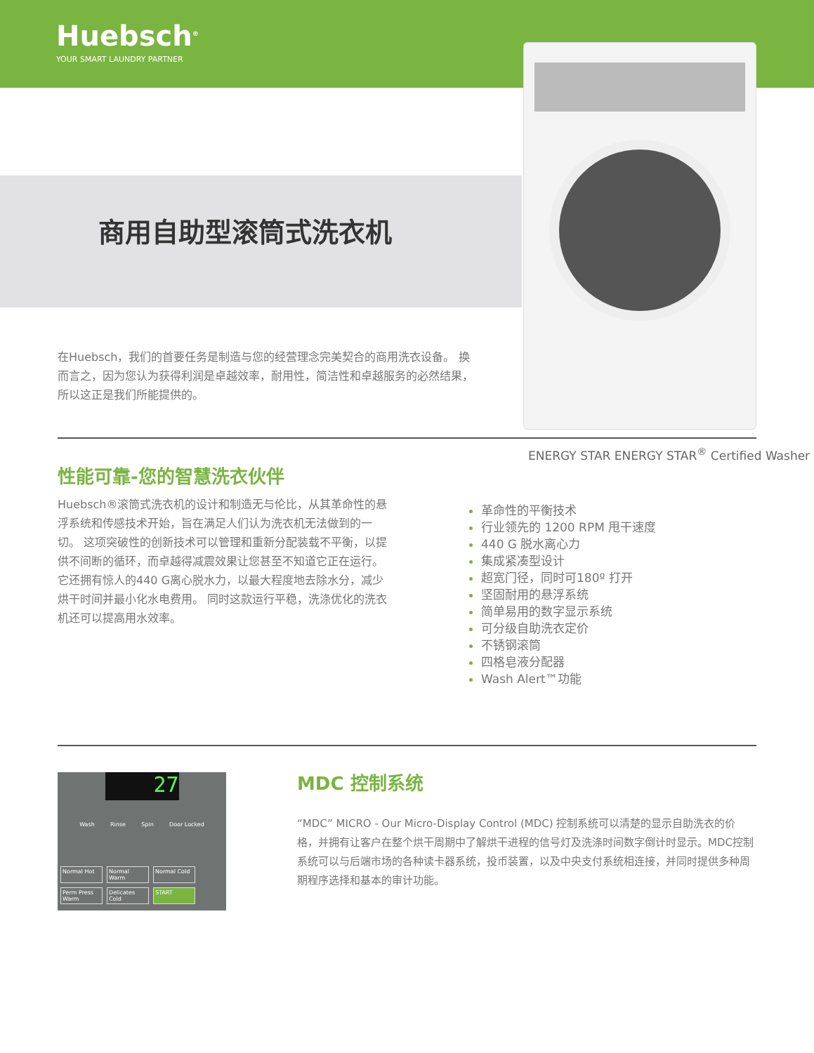Huebsch<sup>®</sup>
YOUR SMART LAUNDRY PARTNER
商用自助型滚筒式洗衣机
在Huebsch，我们的首要任务是制造与您的经营理念完美契合的商用洗衣设备。 换而言之，因为您认为获得利润是卓越效率，耐用性，简洁性和卓越服务的必然结果，所以这正是我们所能提供的。
ENERGY STAR ENERGY STAR<sup>®</sup> Certified Washer
性能可靠-您的智慧洗衣伙伴
Huebsch®滚筒式洗衣机的设计和制造无与伦比，从其革命性的悬浮系统和传感技术开始，旨在满足人们认为洗衣机无法做到的一切。 这项突破性的创新技术可以管理和重新分配装载不平衡，以提供不间断的循环，而卓越得减震效果让您甚至不知道它正在运行。 它还拥有惊人的440 G离心脱水力，以最大程度地去除水分，减少烘干时间并最小化水电费用。 同时这款运行平稳，洗涤优化的洗衣机还可以提高用水效率。
革命性的平衡技术
行业领先的 1200 RPM 甩干速度
440 G 脱水离心力
集成紧凑型设计
超宽门径，同时可180º 打开
坚固耐用的悬浮系统
简单易用的数字显示系统
可分级自助洗衣定价
不锈钢滚筒
四格皂液分配器
Wash Alert™功能
27
Wash Rinse Spin Door Locked
Normal Hot Normal Warm Normal Cold Perm Press Warm Delicates Cold START
MDC 控制系统
“MDC” MICRO - Our Micro-Display Control (MDC) 控制系统可以清楚的显示自助洗衣的价格，并拥有让客户在整个烘干周期中了解烘干进程的信号灯及洗涤时间数字倒计时显示。MDC控制系统可以与后端市场的各种读卡器系统，投币装置，以及中央支付系统相连接，并同时提供多种周期程序选择和基本的审计功能。